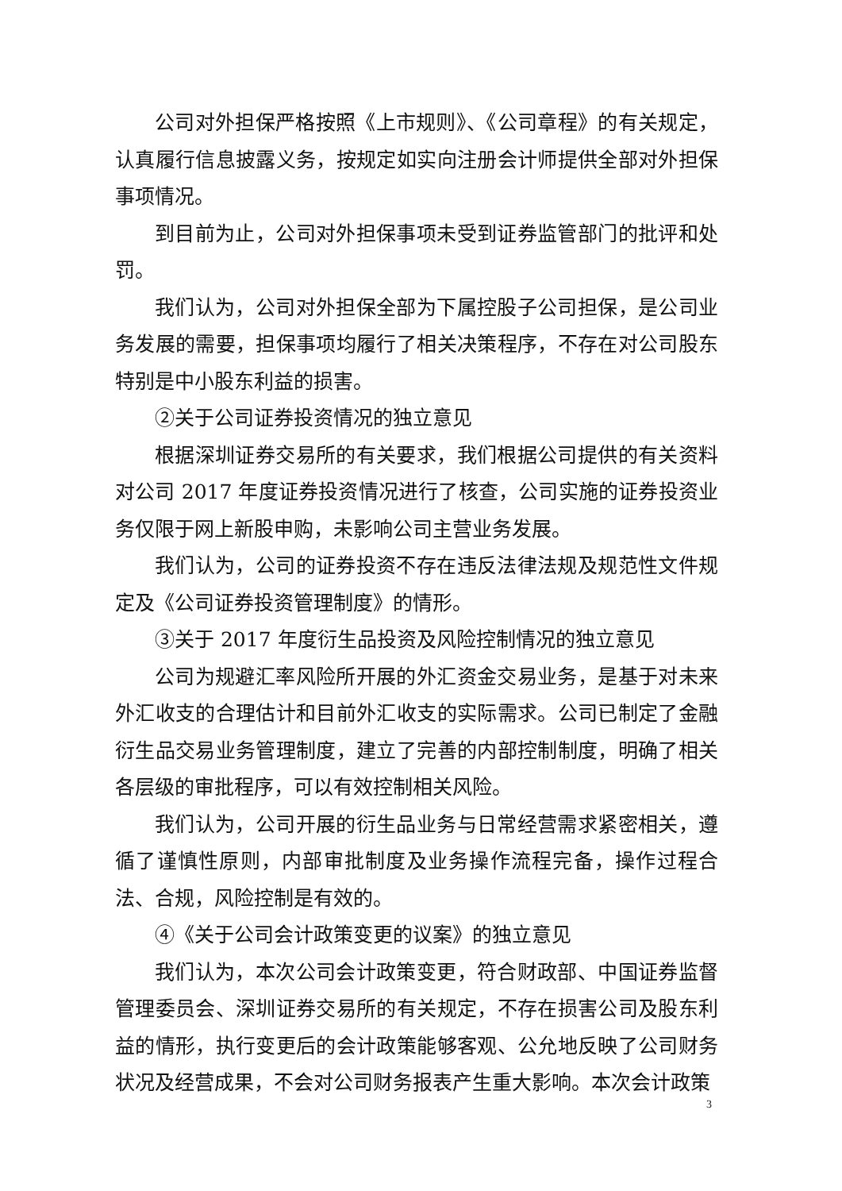公司对外担保严格按照《上市规则》、《公司章程》的有关规定，认真履行信息披露义务，按规定如实向注册会计师提供全部对外担保事项情况。
到目前为止，公司对外担保事项未受到证券监管部门的批评和处罚。
我们认为，公司对外担保全部为下属控股子公司担保，是公司业务发展的需要，担保事项均履行了相关决策程序，不存在对公司股东特别是中小股东利益的损害。
②关于公司证券投资情况的独立意见
根据深圳证券交易所的有关要求，我们根据公司提供的有关资料对公司 2017 年度证券投资情况进行了核查，公司实施的证券投资业务仅限于网上新股申购，未影响公司主营业务发展。
我们认为，公司的证券投资不存在违反法律法规及规范性文件规定及《公司证券投资管理制度》的情形。
③关于 2017 年度衍生品投资及风险控制情况的独立意见
公司为规避汇率风险所开展的外汇资金交易业务，是基于对未来外汇收支的合理估计和目前外汇收支的实际需求。公司已制定了金融衍生品交易业务管理制度，建立了完善的内部控制制度，明确了相关各层级的审批程序，可以有效控制相关风险。
我们认为，公司开展的衍生品业务与日常经营需求紧密相关，遵循了谨慎性原则，内部审批制度及业务操作流程完备，操作过程合法、合规，风险控制是有效的。
④《关于公司会计政策变更的议案》的独立意见
我们认为，本次公司会计政策变更，符合财政部、中国证券监督管理委员会、深圳证券交易所的有关规定，不存在损害公司及股东利益的情形，执行变更后的会计政策能够客观、公允地反映了公司财务状况及经营成果，不会对公司财务报表产生重大影响。本次会计政策
3